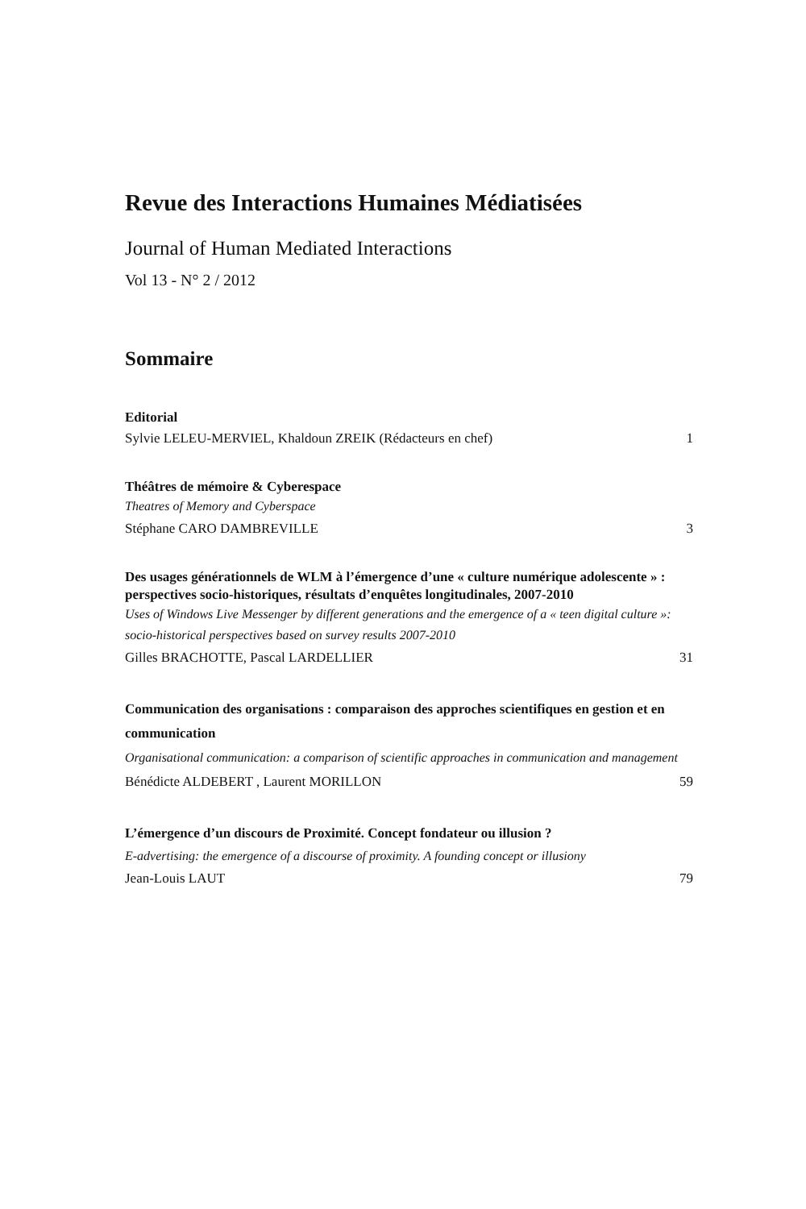Revue des Interactions Humaines Médiatisées
Journal of Human Mediated Interactions
Vol 13 - N° 2 / 2012
Sommaire
Editorial
Sylvie LELEU-MERVIEL, Khaldoun ZREIK (Rédacteurs en chef) 1
Théâtres de mémoire & Cyberespace
Theatres of Memory and Cyberspace
Stéphane CARO DAMBREVILLE 3
Des usages générationnels de WLM à l’émergence d’une « culture numérique adolescente » : perspectives socio-historiques, résultats d’enquêtes longitudinales, 2007-2010
Uses of Windows Live Messenger by different generations and the emergence of a « teen digital culture »: socio-historical perspectives based on survey results 2007-2010
Gilles BRACHOTTE, Pascal LARDELLIER 31
Communication des organisations : comparaison des approches scientifiques en gestion et en communication
Organisational communication: a comparison of scientific approaches in communication and management
Bénédicte ALDEBERT , Laurent MORILLON 59
L’émergence d’un discours de Proximité. Concept fondateur ou illusion ?
E-advertising: the emergence of a discourse of proximity. A founding concept or illusiony
Jean-Louis LAUT 79